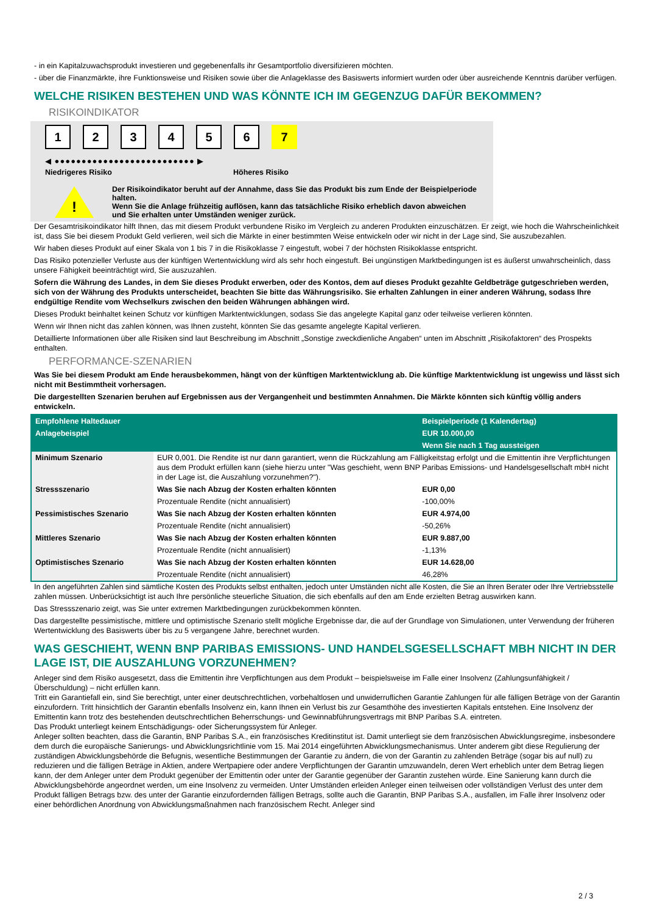- in ein Kapitalzuwachsprodukt investieren und gegebenenfalls ihr Gesamtportfolio diversifizieren möchten.
- über die Finanzmärkte, ihre Funktionsweise und Risiken sowie über die Anlageklasse des Basiswerts informiert wurden oder über ausreichende Kenntnis darüber verfügen.
WELCHE RISIKEN BESTEHEN UND WAS KÖNNTE ICH IM GEGENZUG DAFÜR BEKOMMEN?
RISIKOINDIKATOR
1 2 3 4 5 6 7
◀ ●●●●●●●●●●●●●●●●●●●●●●●●●● ▶
Niedrigeres Risiko Höheres Risiko
!
Der Risikoindikator beruht auf der Annahme, dass Sie das Produkt bis zum Ende der Beispielperiode halten.
Wenn Sie die Anlage frühzeitig auflösen, kann das tatsächliche Risiko erheblich davon abweichen und Sie erhalten unter Umständen weniger zurück.
Der Gesamtrisikoindikator hilft Ihnen, das mit diesem Produkt verbundene Risiko im Vergleich zu anderen Produkten einzuschätzen. Er zeigt, wie hoch die Wahrscheinlichkeit ist, dass Sie bei diesem Produkt Geld verlieren, weil sich die Märkte in einer bestimmten Weise entwickeln oder wir nicht in der Lage sind, Sie auszubezahlen.
Wir haben dieses Produkt auf einer Skala von 1 bis 7 in die Risikoklasse 7 eingestuft, wobei 7 der höchsten Risikoklasse entspricht.
Das Risiko potenzieller Verluste aus der künftigen Wertentwicklung wird als sehr hoch eingestuft. Bei ungünstigen Marktbedingungen ist es äußerst unwahrscheinlich, dass unsere Fähigkeit beeinträchtigt wird, Sie auszuzahlen.
Sofern die Währung des Landes, in dem Sie dieses Produkt erwerben, oder des Kontos, dem auf dieses Produkt gezahlte Geldbeträge gutgeschrieben werden, sich von der Währung des Produkts unterscheidet, beachten Sie bitte das Währungsrisiko. Sie erhalten Zahlungen in einer anderen Währung, sodass Ihre endgültige Rendite vom Wechselkurs zwischen den beiden Währungen abhängen wird.
Dieses Produkt beinhaltet keinen Schutz vor künftigen Marktentwicklungen, sodass Sie das angelegte Kapital ganz oder teilweise verlieren könnten.
Wenn wir Ihnen nicht das zahlen können, was Ihnen zusteht, könnten Sie das gesamte angelegte Kapital verlieren.
Detaillierte Informationen über alle Risiken sind laut Beschreibung im Abschnitt „Sonstige zweckdienliche Angaben“ unten im Abschnitt „Risikofaktoren“ des Prospekts enthalten.
PERFORMANCE-SZENARIEN
Was Sie bei diesem Produkt am Ende herausbekommen, hängt von der künftigen Marktentwicklung ab. Die künftige Marktentwicklung ist ungewiss und lässt sich nicht mit Bestimmtheit vorhersagen.
Die dargestellten Szenarien beruhen auf Ergebnissen aus der Vergangenheit und bestimmten Annahmen. Die Märkte könnten sich künftig völlig anders entwickeln.
| Empfohlene Haltedauer | | Beispielperiode (1 Kalendertag) |
| Anlagebeispiel | | EUR 10.000,00 |
| | | Wenn Sie nach 1 Tag aussteigen |
| Minimum Szenario | EUR 0,001. Die Rendite ist nur dann garantiert, wenn die Rückzahlung am Fälligkeitstag erfolgt und die Emittentin ihre Verpflichtungen aus dem Produkt erfüllen kann (siehe hierzu unter "Was geschieht, wenn BNP Paribas Emissions- und Handelsgesellschaft mbH nicht in der Lage ist, die Auszahlung vorzunehmen?"). | |
| Stressszenario | Was Sie nach Abzug der Kosten erhalten könnten | EUR 0,00 |
| | Prozentuale Rendite (nicht annualisiert) | -100,00% |
| Pessimistisches Szenario | Was Sie nach Abzug der Kosten erhalten könnten | EUR 4.974,00 |
| | Prozentuale Rendite (nicht annualisiert) | -50,26% |
| Mittleres Szenario | Was Sie nach Abzug der Kosten erhalten könnten | EUR 9.887,00 |
| | Prozentuale Rendite (nicht annualisiert) | -1,13% |
| Optimistisches Szenario | Was Sie nach Abzug der Kosten erhalten könnten | EUR 14.628,00 |
| | Prozentuale Rendite (nicht annualisiert) | 46,28% |
In den angeführten Zahlen sind sämtliche Kosten des Produkts selbst enthalten, jedoch unter Umständen nicht alle Kosten, die Sie an Ihren Berater oder Ihre Vertriebsstelle zahlen müssen. Unberücksichtigt ist auch Ihre persönliche steuerliche Situation, die sich ebenfalls auf den am Ende erzielten Betrag auswirken kann.
Das Stressszenario zeigt, was Sie unter extremen Marktbedingungen zurückbekommen könnten.
Das dargestellte pessimistische, mittlere und optimistische Szenario stellt mögliche Ergebnisse dar, die auf der Grundlage von Simulationen, unter Verwendung der früheren Wertentwicklung des Basiswerts über bis zu 5 vergangene Jahre, berechnet wurden.
WAS GESCHIEHT, WENN BNP PARIBAS EMISSIONS- UND HANDELSGESELLSCHAFT MBH NICHT IN DER LAGE IST, DIE AUSZAHLUNG VORZUNEHMEN?
Anleger sind dem Risiko ausgesetzt, dass die Emittentin ihre Verpflichtungen aus dem Produkt – beispielsweise im Falle einer Insolvenz (Zahlungsunfähigkeit / Überschuldung) – nicht erfüllen kann.
Tritt ein Garantiefall ein, sind Sie berechtigt, unter einer deutschrechtlichen, vorbehaltlosen und unwiderruflichen Garantie Zahlungen für alle fälligen Beträge von der Garantin einzufordern. Tritt hinsichtlich der Garantin ebenfalls Insolvenz ein, kann Ihnen ein Verlust bis zur Gesamthöhe des investierten Kapitals entstehen. Eine Insolvenz der Emittentin kann trotz des bestehenden deutschrechtlichen Beherrschungs- und Gewinnabführungsvertrags mit BNP Paribas S.A. eintreten.
Das Produkt unterliegt keinem Entschädigungs- oder Sicherungssystem für Anleger.
Anleger sollten beachten, dass die Garantin, BNP Paribas S.A., ein französisches Kreditinstitut ist. Damit unterliegt sie dem französischen Abwicklungsregime, insbesondere dem durch die europäische Sanierungs- und Abwicklungsrichtlinie vom 15. Mai 2014 eingeführten Abwicklungsmechanismus. Unter anderem gibt diese Regulierung der zuständigen Abwicklungsbehörde die Befugnis, wesentliche Bestimmungen der Garantie zu ändern, die von der Garantin zu zahlenden Beträge (sogar bis auf null) zu reduzieren und die fälligen Beträge in Aktien, andere Wertpapiere oder andere Verpflichtungen der Garantin umzuwandeln, deren Wert erheblich unter dem Betrag liegen kann, der dem Anleger unter dem Produkt gegenüber der Emittentin oder unter der Garantie gegenüber der Garantin zustehen würde. Eine Sanierung kann durch die Abwicklungsbehörde angeordnet werden, um eine Insolvenz zu vermeiden. Unter Umständen erleiden Anleger einen teilweisen oder vollständigen Verlust des unter dem Produkt fälligen Betrags bzw. des unter der Garantie einzufordernden fälligen Betrags, sollte auch die Garantin, BNP Paribas S.A., ausfallen, im Falle ihrer Insolvenz oder einer behördlichen Anordnung von Abwicklungsmaßnahmen nach französischem Recht. Anleger sind
2 / 3